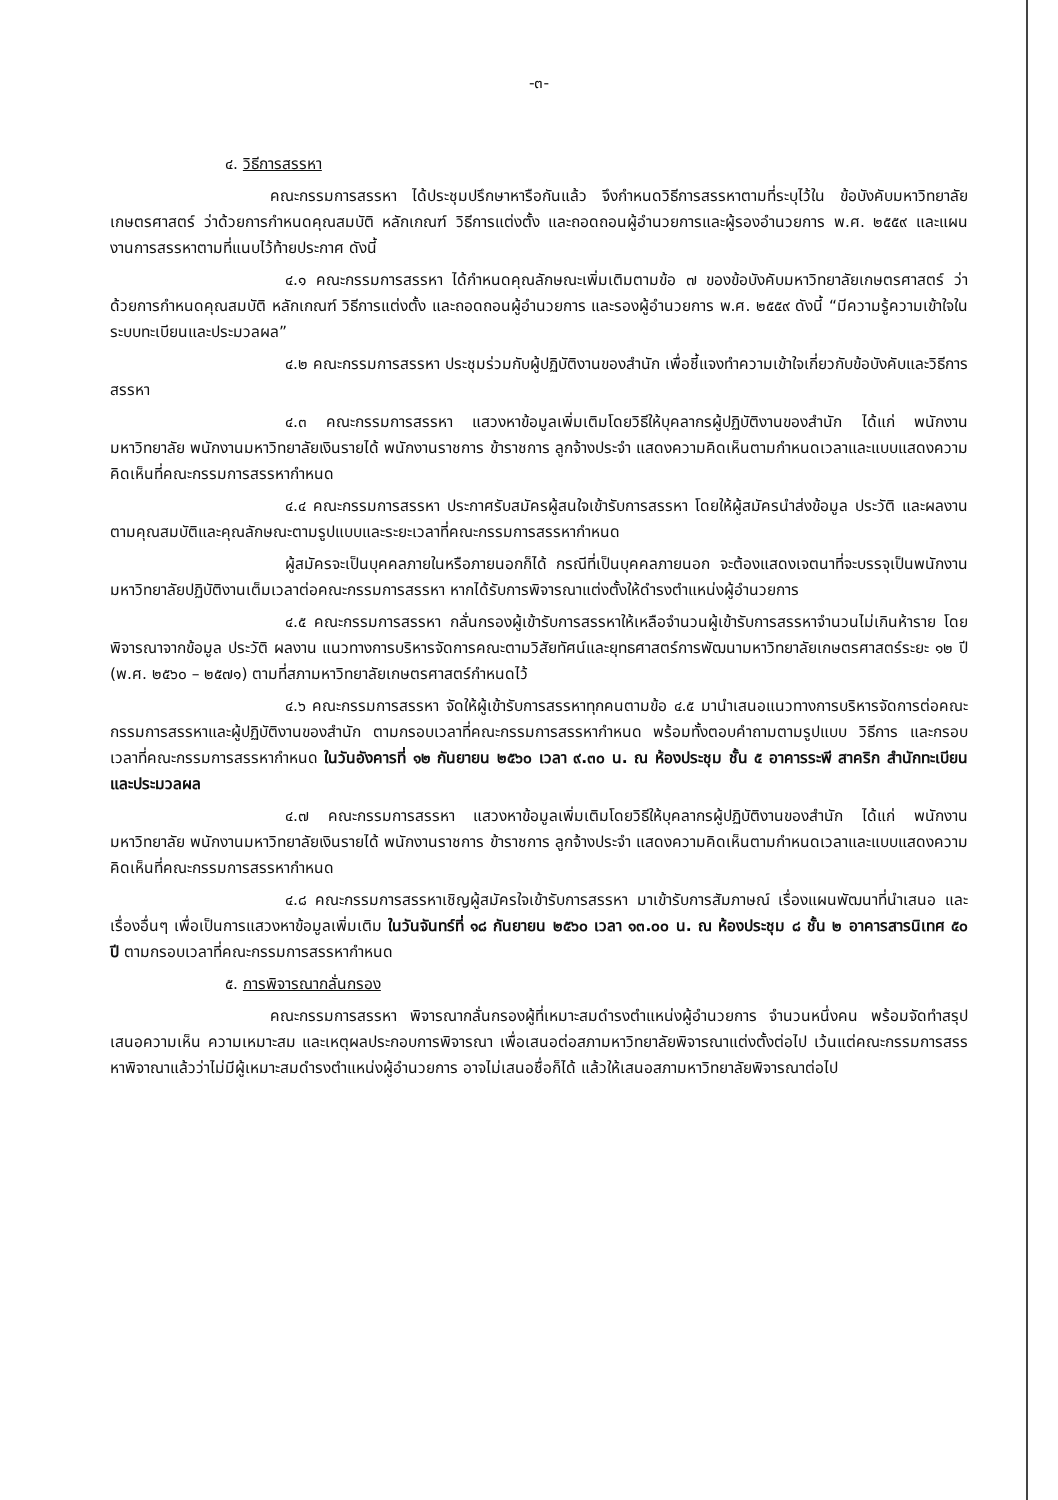-๓-
๔. วิธีการสรรหา
คณะกรรมการสรรหา ได้ประชุมปรึกษาหารือกันแล้ว จึงกำหนดวิธีการสรรหาตามที่ระบุไว้ใน ข้อบังคับมหาวิทยาลัยเกษตรศาสตร์ ว่าด้วยการกำหนดคุณสมบัติ หลักเกณฑ์ วิธีการแต่งตั้ง และถอดถอนผู้อำนวยการและผู้รองอำนวยการ พ.ศ. ๒๕๕๙ และแผนงานการสรรหาตามที่แนบไว้ท้ายประกาศ ดังนี้
๔.๑ คณะกรรมการสรรหา ได้กำหนดคุณลักษณะเพิ่มเติมตามข้อ ๗ ของข้อบังคับมหาวิทยาลัยเกษตรศาสตร์ ว่าด้วยการกำหนดคุณสมบัติ หลักเกณฑ์ วิธีการแต่งตั้ง และถอดถอนผู้อำนวยการ และรองผู้อำนวยการ พ.ศ. ๒๕๕๙ ดังนี้ “มีความรู้ความเข้าใจในระบบทะเบียนและประมวลผล”
๔.๒ คณะกรรมการสรรหา ประชุมร่วมกับผู้ปฏิบัติงานของสำนัก เพื่อชี้แจงทำความเข้าใจเกี่ยวกับข้อบังคับและวิธีการสรรหา
๔.๓ คณะกรรมการสรรหา แสวงหาข้อมูลเพิ่มเติมโดยวิธีให้บุคลากรผู้ปฏิบัติงานของสำนัก ได้แก่ พนักงานมหาวิทยาลัย พนักงานมหาวิทยาลัยเงินรายได้ พนักงานราชการ ข้าราชการ ลูกจ้างประจำ แสดงความคิดเห็นตามกำหนดเวลาและแบบแสดงความคิดเห็นที่คณะกรรมการสรรหากำหนด
๔.๔ คณะกรรมการสรรหา ประกาศรับสมัครผู้สนใจเข้ารับการสรรหา โดยให้ผู้สมัครนำส่งข้อมูล ประวัติ และผลงาน ตามคุณสมบัติและคุณลักษณะตามรูปแบบและระยะเวลาที่คณะกรรมการสรรหากำหนด
ผู้สมัครจะเป็นบุคคลภายในหรือภายนอกก็ได้ กรณีที่เป็นบุคคลภายนอก จะต้องแสดงเจตนาที่จะบรรจุเป็นพนักงานมหาวิทยาลัยปฏิบัติงานเต็มเวลาต่อคณะกรรมการสรรหา หากได้รับการพิจารณาแต่งตั้งให้ดำรงตำแหน่งผู้อำนวยการ
๔.๕ คณะกรรมการสรรหา กลั่นกรองผู้เข้ารับการสรรหาให้เหลือจำนวนผู้เข้ารับการสรรหาจำนวนไม่เกินห้าราย โดยพิจารณาจากข้อมูล ประวัติ ผลงาน แนวทางการบริหารจัดการคณะตามวิสัยทัศน์และยุทธศาสตร์การพัฒนามหาวิทยาลัยเกษตรศาสตร์ระยะ ๑๒ ปี (พ.ศ. ๒๕๖๐ – ๒๕๗๑) ตามที่สภามหาวิทยาลัยเกษตรศาสตร์กำหนดไว้
๔.๖ คณะกรรมการสรรหา จัดให้ผู้เข้ารับการสรรหาทุกคนตามข้อ ๔.๕ มานำเสนอแนวทางการบริหารจัดการต่อคณะกรรมการสรรหาและผู้ปฏิบัติงานของสำนัก ตามกรอบเวลาที่คณะกรรมการสรรหากำหนด พร้อมทั้งตอบคำถามตามรูปแบบ วิธีการ และกรอบเวลาที่คณะกรรมการสรรหากำหนด ในวันอังคารที่ ๑๒ กันยายน ๒๕๖๐ เวลา ๙.๓๐ น. ณ ห้องประชุม ชั้น ๕ อาคารระพี สาคริก สำนักทะเบียนและประมวลผล
๔.๗ คณะกรรมการสรรหา แสวงหาข้อมูลเพิ่มเติมโดยวิธีให้บุคลากรผู้ปฏิบัติงานของสำนัก ได้แก่ พนักงานมหาวิทยาลัย พนักงานมหาวิทยาลัยเงินรายได้ พนักงานราชการ ข้าราชการ ลูกจ้างประจำ แสดงความคิดเห็นตามกำหนดเวลาและแบบแสดงความคิดเห็นที่คณะกรรมการสรรหากำหนด
๔.๘ คณะกรรมการสรรหาเชิญผู้สมัครใจเข้ารับการสรรหา มาเข้ารับการสัมภาษณ์ เรื่องแผนพัฒนาที่นำเสนอ และเรื่องอื่นๆ เพื่อเป็นการแสวงหาข้อมูลเพิ่มเติม ในวันจันทร์ที่ ๑๘ กันยายน ๒๕๖๐ เวลา ๑๓.๐๐ น. ณ ห้องประชุม ๘ ชั้น ๒ อาคารสารนิเทศ ๕๐ ปี ตามกรอบเวลาที่คณะกรรมการสรรหากำหนด
๕. การพิจารณากลั่นกรอง
คณะกรรมการสรรหา พิจารณากลั่นกรองผู้ที่เหมาะสมดำรงตำแหน่งผู้อำนวยการ จำนวนหนึ่งคน พร้อมจัดทำสรุปเสนอความเห็น ความเหมาะสม และเหตุผลประกอบการพิจารณา เพื่อเสนอต่อสภามหาวิทยาลัยพิจารณาแต่งตั้งต่อไป เว้นแต่คณะกรรมการสรรหาพิจาณาแล้วว่าไม่มีผู้เหมาะสมดำรงตำแหน่งผู้อำนวยการ อาจไม่เสนอชื่อก็ได้ แล้วให้เสนอสภามหาวิทยาลัยพิจารณาต่อไป